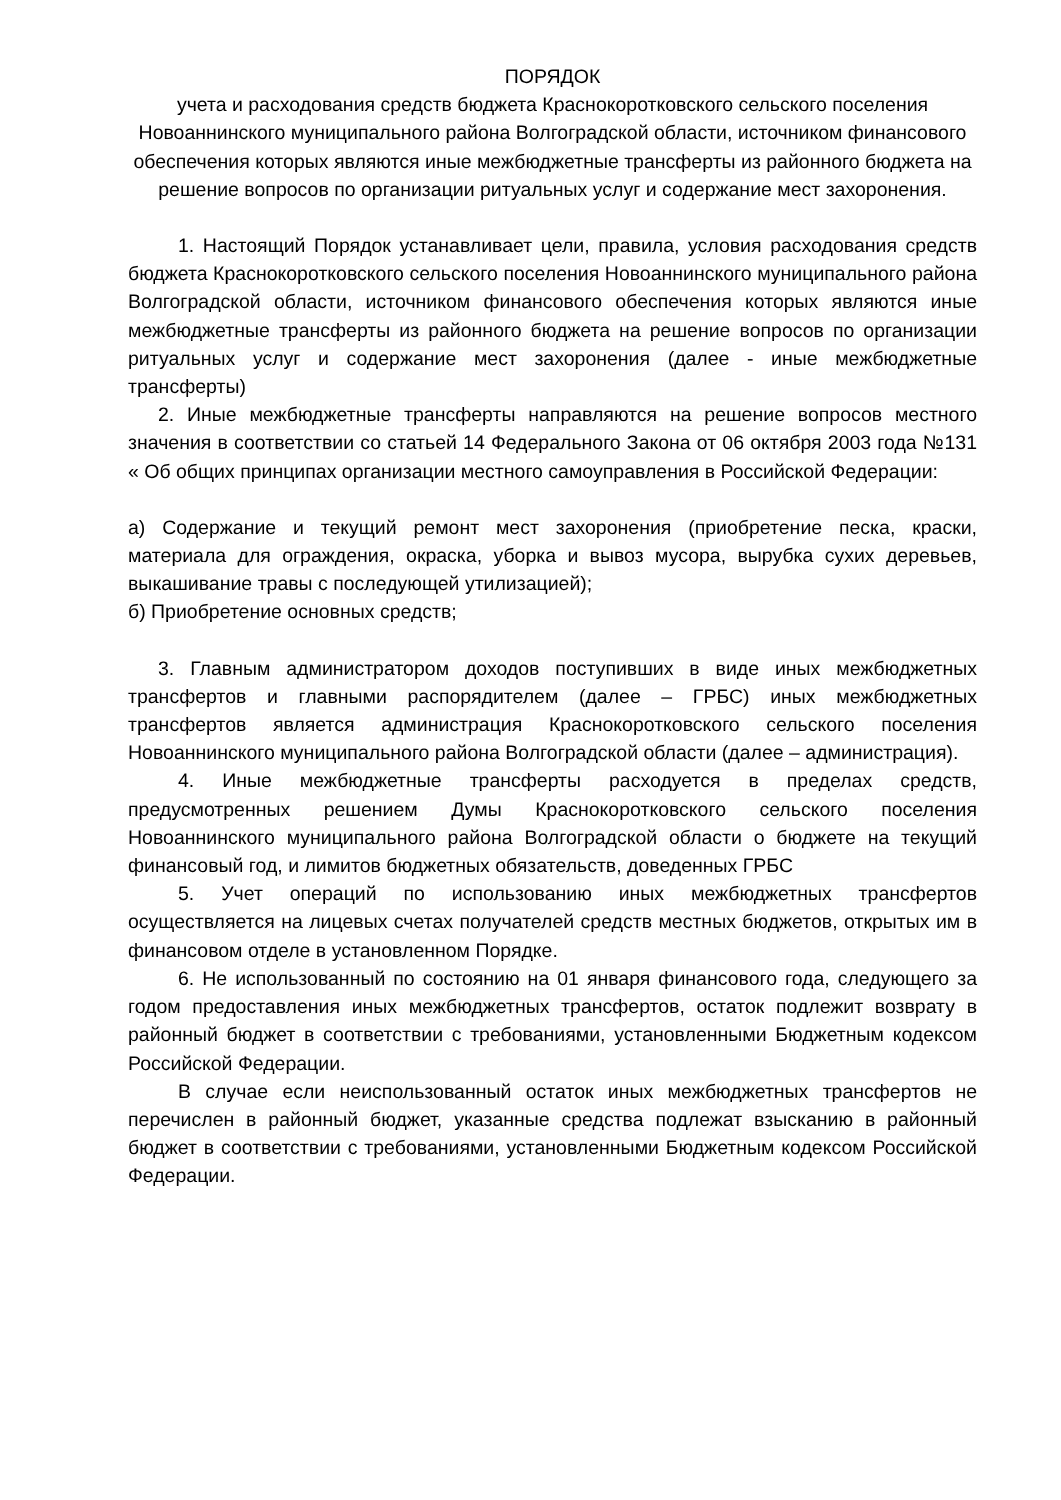ПОРЯДОК
учета и расходования средств бюджета Краснокоротковского сельского поселения Новоаннинского муниципального района Волгоградской области, источником финансового обеспечения которых являются иные межбюджетные трансферты из районного бюджета на решение вопросов по организации ритуальных услуг и содержание мест захоронения.
1. Настоящий Порядок устанавливает цели, правила, условия расходования средств бюджета Краснокоротковского сельского поселения Новоаннинского муниципального района Волгоградской области, источником финансового обеспечения которых являются иные межбюджетные трансферты из районного бюджета на решение вопросов по организации ритуальных услуг и содержание мест захоронения (далее - иные межбюджетные трансферты)
2. Иные межбюджетные трансферты направляются на решение вопросов местного значения в соответствии со статьей 14 Федерального Закона от 06 октября 2003 года №131 « Об общих принципах организации местного самоуправления в Российской Федерации:
а) Содержание и текущий ремонт мест захоронения (приобретение песка, краски, материала для ограждения, окраска, уборка и вывоз мусора, вырубка сухих деревьев, выкашивание травы с последующей утилизацией);
б) Приобретение основных средств;
3. Главным администратором доходов поступивших в виде иных межбюджетных трансфертов и главными распорядителем (далее – ГРБС) иных межбюджетных трансфертов является администрация Краснокоротковского сельского поселения Новоаннинского муниципального района Волгоградской области (далее – администрация).
4. Иные межбюджетные трансферты расходуется в пределах средств, предусмотренных решением Думы Краснокоротковского сельского поселения Новоаннинского муниципального района Волгоградской области о бюджете на текущий финансовый год, и лимитов бюджетных обязательств, доведенных ГРБС
5. Учет операций по использованию иных межбюджетных трансфертов осуществляется на лицевых счетах получателей средств местных бюджетов, открытых им в финансовом отделе в установленном Порядке.
6. Не использованный по состоянию на 01 января финансового года, следующего за годом предоставления иных межбюджетных трансфертов, остаток подлежит возврату в районный бюджет в соответствии с требованиями, установленными Бюджетным кодексом Российской Федерации.
В случае если неиспользованный остаток иных межбюджетных трансфертов не перечислен в районный бюджет, указанные средства подлежат взысканию в районный бюджет в соответствии с требованиями, установленными Бюджетным кодексом Российской Федерации.